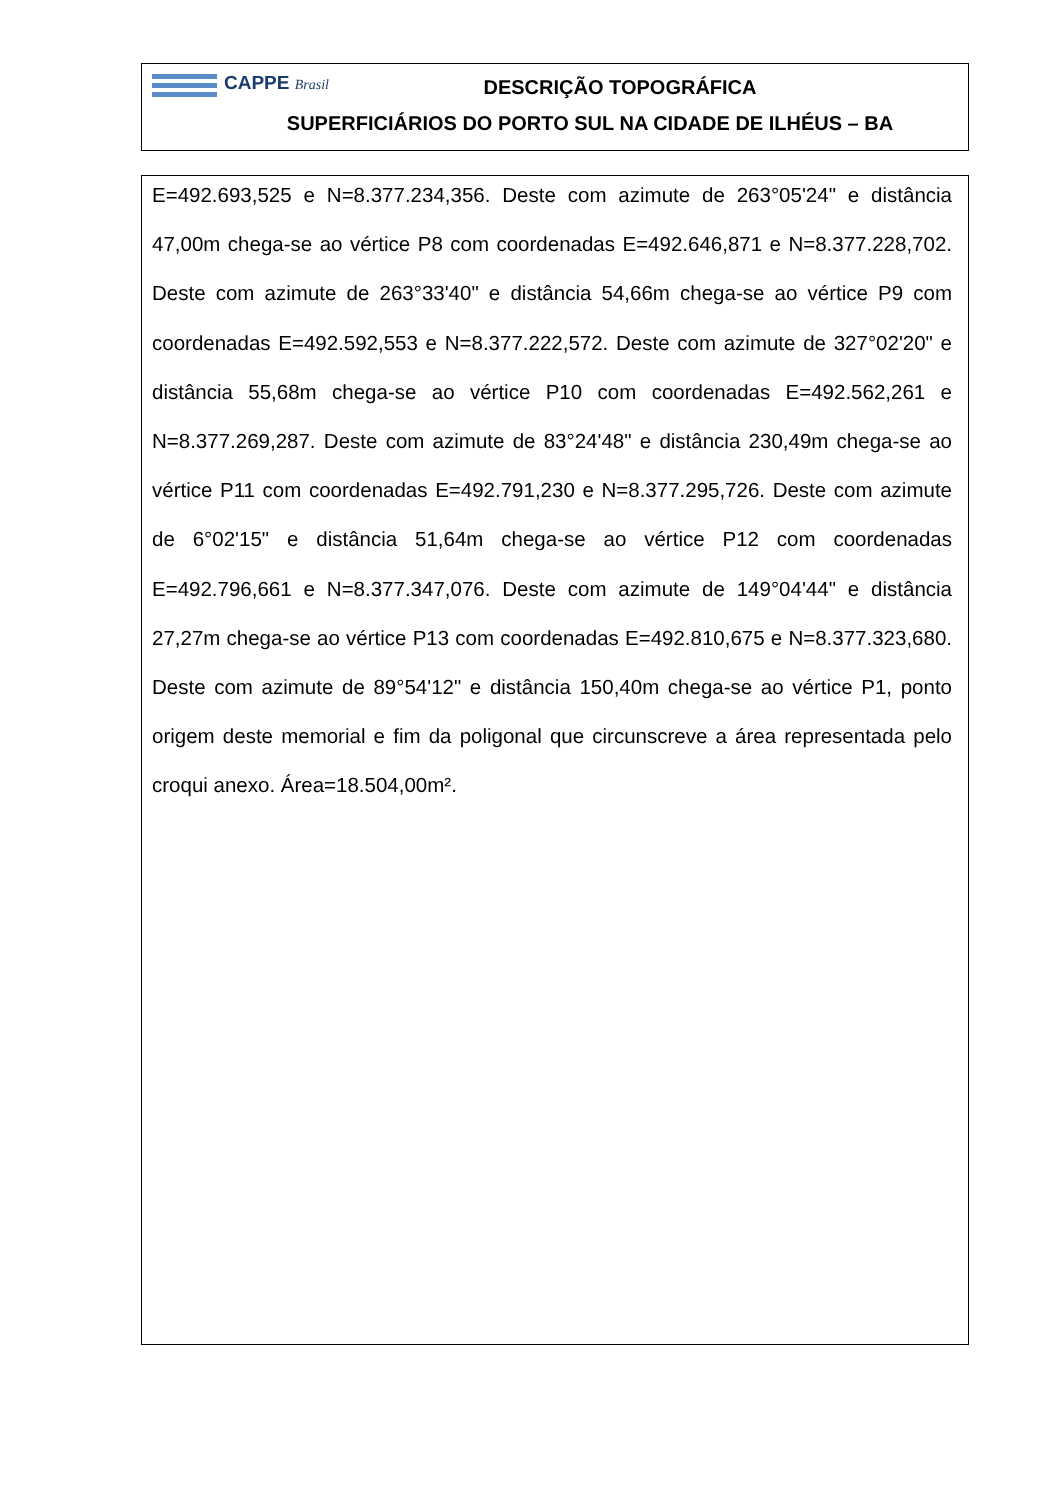CAPPE Brasil
DESCRIÇÃO TOPOGRÁFICA
SUPERFICIÁRIOS DO PORTO SUL NA CIDADE DE ILHÉUS – BA
E=492.693,525 e N=8.377.234,356. Deste com azimute de 263°05'24" e distância 47,00m chega-se ao vértice P8 com coordenadas E=492.646,871 e N=8.377.228,702. Deste com azimute de 263°33'40" e distância 54,66m chega-se ao vértice P9 com coordenadas E=492.592,553 e N=8.377.222,572. Deste com azimute de 327°02'20" e distância 55,68m chega-se ao vértice P10 com coordenadas E=492.562,261 e N=8.377.269,287. Deste com azimute de 83°24'48" e distância 230,49m chega-se ao vértice P11 com coordenadas E=492.791,230 e N=8.377.295,726. Deste com azimute de 6°02'15" e distância 51,64m chega-se ao vértice P12 com coordenadas E=492.796,661 e N=8.377.347,076. Deste com azimute de 149°04'44" e distância 27,27m chega-se ao vértice P13 com coordenadas E=492.810,675 e N=8.377.323,680. Deste com azimute de 89°54'12" e distância 150,40m chega-se ao vértice P1, ponto origem deste memorial e fim da poligonal que circunscreve a área representada pelo croqui anexo. Área=18.504,00m².